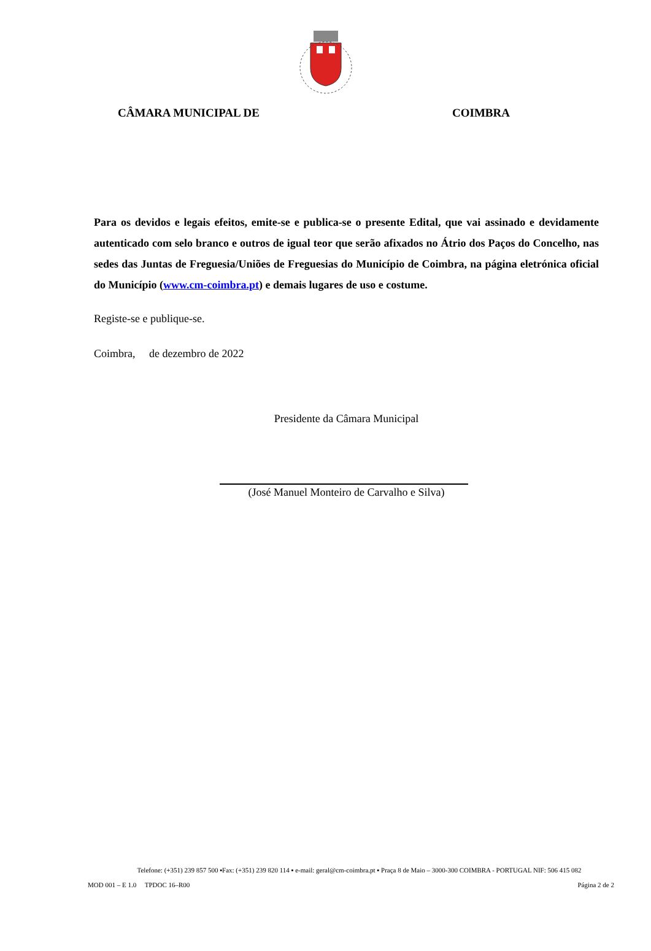CÂMARA MUNICIPAL DE COIMBRA
Para os devidos e legais efeitos, emite-se e publica-se o presente Edital, que vai assinado e devidamente autenticado com selo branco e outros de igual teor que serão afixados no Átrio dos Paços do Concelho, nas sedes das Juntas de Freguesia/Uniões de Freguesias do Município de Coimbra, na página eletrónica oficial do Município (www.cm-coimbra.pt) e demais lugares de uso e costume.
Registe-se e publique-se.
Coimbra, de dezembro de 2022
Presidente da Câmara Municipal
(José Manuel Monteiro de Carvalho e Silva)
Telefone: (+351) 239 857 500 ▪Fax: (+351) 239 820 114 ▪ e-mail: geral@cm-coimbra.pt ▪ Praça 8 de Maio – 3000-300 COIMBRA - PORTUGAL NIF: 506 415 082
MOD 001 – E 1.0 TPDOC 16–R00 Página 2 de 2